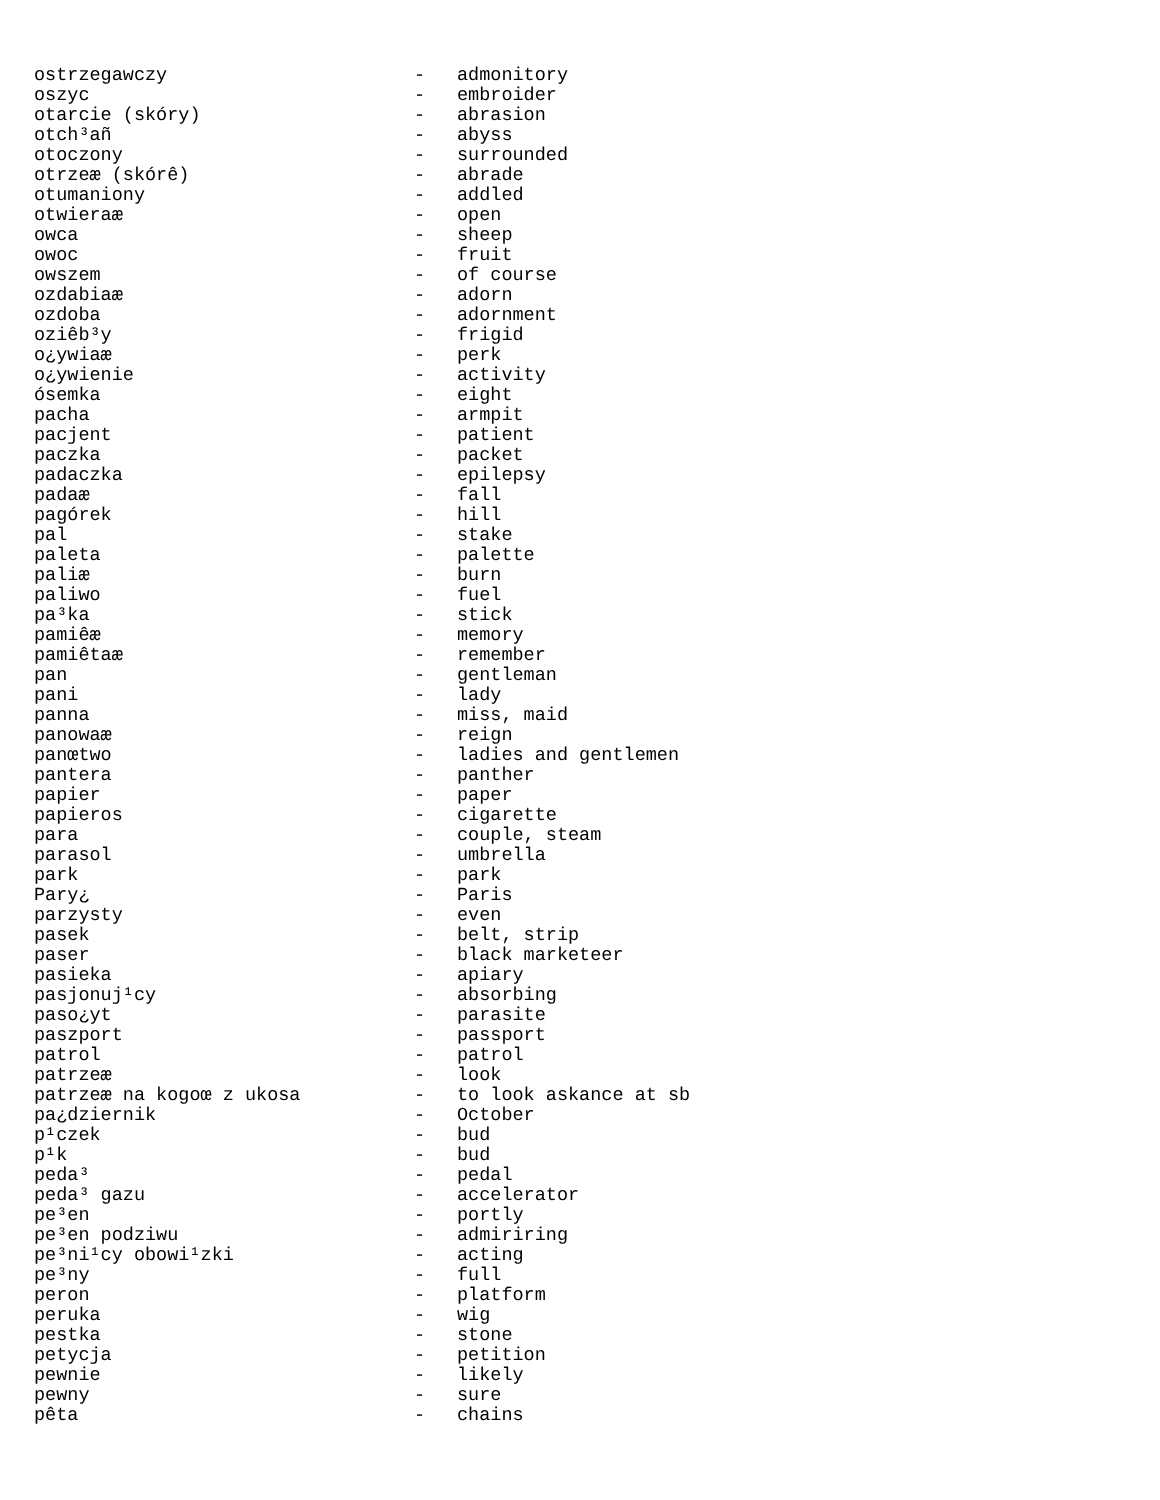| ostrzegawczy | - | admonitory |
| oszyc | - | embroider |
| otarcie (skóry) | - | abrasion |
| otch³añ | - | abyss |
| otoczony | - | surrounded |
| otrzeæ (skórê) | - | abrade |
| otumaniony | - | addled |
| otwieraæ | - | open |
| owca | - | sheep |
| owoc | - | fruit |
| owszem | - | of course |
| ozdabiaæ | - | adorn |
| ozdoba | - | adornment |
| oziêb³y | - | frigid |
| o¿ywiaæ | - | perk |
| o¿ywienie | - | activity |
| ósemka | - | eight |
| pacha | - | armpit |
| pacjent | - | patient |
| paczka | - | packet |
| padaczka | - | epilepsy |
| padaæ | - | fall |
| pagórek | - | hill |
| pal | - | stake |
| paleta | - | palette |
| paliæ | - | burn |
| paliwo | - | fuel |
| pa³ka | - | stick |
| pamiêæ | - | memory |
| pamiêtaæ | - | remember |
| pan | - | gentleman |
| pani | - | lady |
| panna | - | miss, maid |
| panowaæ | - | reign |
| panœtwo | - | ladies and gentlemen |
| pantera | - | panther |
| papier | - | paper |
| papieros | - | cigarette |
| para | - | couple, steam |
| parasol | - | umbrella |
| park | - | park |
| Pary¿ | - | Paris |
| parzysty | - | even |
| pasek | - | belt, strip |
| paser | - | black marketeer |
| pasieka | - | apiary |
| pasjonuj¹cy | - | absorbing |
| paso¿yt | - | parasite |
| paszport | - | passport |
| patrol | - | patrol |
| patrzeæ | - | look |
| patrzeæ na kogoœ z ukosa | - | to look askance at sb |
| pa¿dziernik | - | October |
| p¹czek | - | bud |
| p¹k | - | bud |
| peda³ | - | pedal |
| peda³ gazu | - | accelerator |
| pe³en | - | portly |
| pe³en podziwu | - | admiriring |
| pe³ni¹cy obowi¹zki | - | acting |
| pe³ny | - | full |
| peron | - | platform |
| peruka | - | wig |
| pestka | - | stone |
| petycja | - | petition |
| pewnie | - | likely |
| pewny | - | sure |
| pêta | - | chains |